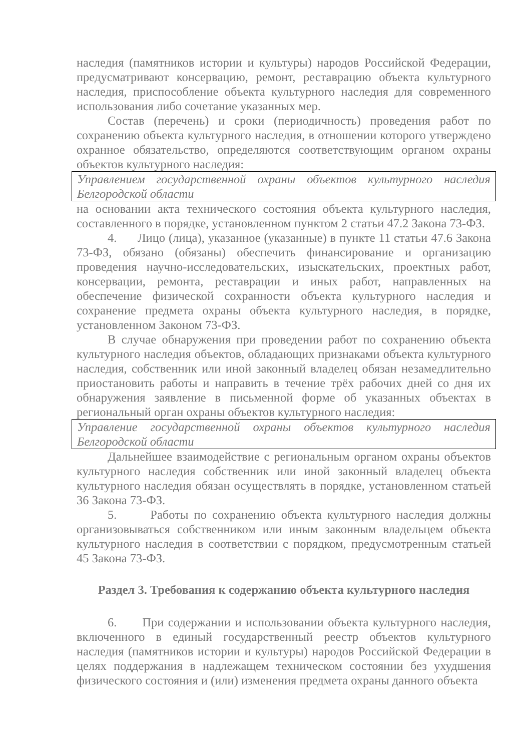наследия (памятников истории и культуры) народов Российской Федерации, предусматривают консервацию, ремонт, реставрацию объекта культурного наследия, приспособление объекта культурного наследия для современного использования либо сочетание указанных мер.
Состав (перечень) и сроки (периодичность) проведения работ по сохранению объекта культурного наследия, в отношении которого утверждено охранное обязательство, определяются соответствующим органом охраны объектов культурного наследия:
Управлением государственной охраны объектов культурного наследия Белгородской области
на основании акта технического состояния объекта культурного наследия, составленного в порядке, установленном пунктом 2 статьи 47.2 Закона 73-ФЗ.
4. Лицо (лица), указанное (указанные) в пункте 11 статьи 47.6 Закона 73-ФЗ, обязано (обязаны) обеспечить финансирование и организацию проведения научно-исследовательских, изыскательских, проектных работ, консервации, ремонта, реставрации и иных работ, направленных на обеспечение физической сохранности объекта культурного наследия и сохранение предмета охраны объекта культурного наследия, в порядке, установленном Законом 73-ФЗ.
В случае обнаружения при проведении работ по сохранению объекта культурного наследия объектов, обладающих признаками объекта культурного наследия, собственник или иной законный владелец обязан незамедлительно приостановить работы и направить в течение трёх рабочих дней со дня их обнаружения заявление в письменной форме об указанных объектах в региональный орган охраны объектов культурного наследия:
Управление государственной охраны объектов культурного наследия Белгородской области
Дальнейшее взаимодействие с региональным органом охраны объектов культурного наследия собственник или иной законный владелец объекта культурного наследия обязан осуществлять в порядке, установленном статьей 36 Закона 73-ФЗ.
5. Работы по сохранению объекта культурного наследия должны организовываться собственником или иным законным владельцем объекта культурного наследия в соответствии с порядком, предусмотренным статьей 45 Закона 73-ФЗ.
Раздел 3. Требования к содержанию объекта культурного наследия
6. При содержании и использовании объекта культурного наследия, включенного в единый государственный реестр объектов культурного наследия (памятников истории и культуры) народов Российской Федерации в целях поддержания в надлежащем техническом состоянии без ухудшения физического состояния и (или) изменения предмета охраны данного объекта